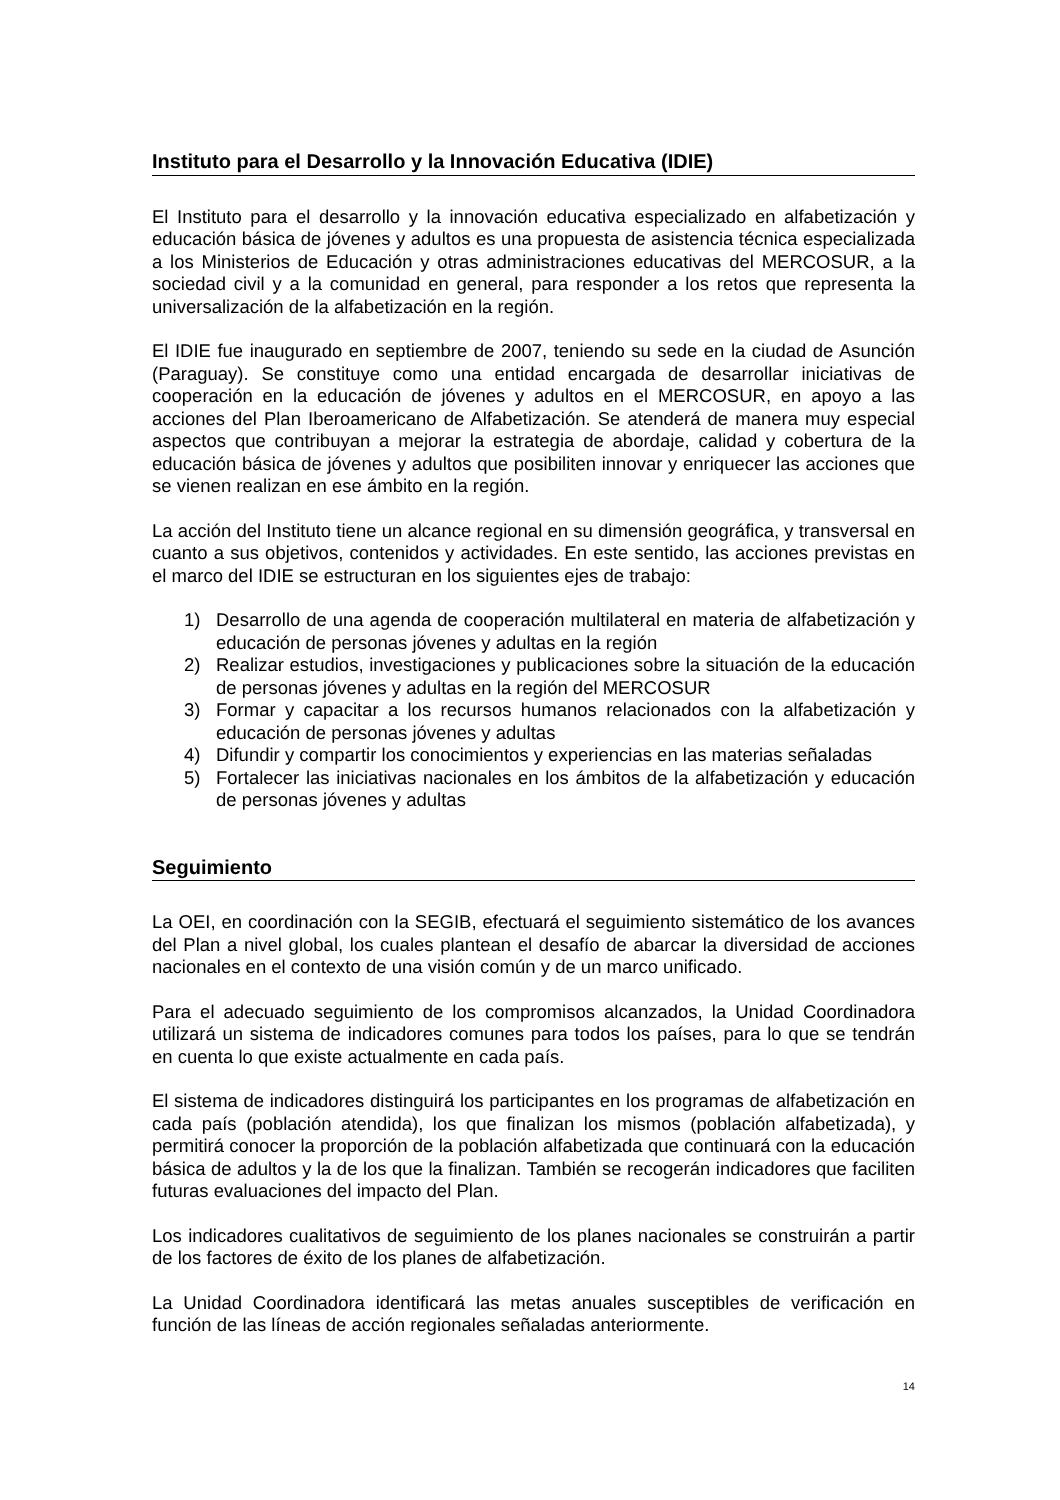Instituto para el Desarrollo y la Innovación Educativa (IDIE)
El Instituto para el desarrollo y la innovación educativa especializado en alfabetización y educación básica de jóvenes y adultos es una propuesta de asistencia técnica especializada a los Ministerios de Educación y otras administraciones educativas del MERCOSUR, a la sociedad civil y a la comunidad en general, para responder a los retos que representa la universalización de la alfabetización en la región.
El IDIE fue inaugurado en septiembre de 2007, teniendo su sede en la ciudad de Asunción (Paraguay). Se constituye como una entidad encargada de desarrollar iniciativas de cooperación en la educación de jóvenes y adultos en el MERCOSUR, en apoyo a las acciones del Plan Iberoamericano de Alfabetización. Se atenderá de manera muy especial aspectos que contribuyan a mejorar la estrategia de abordaje, calidad y cobertura de la educación básica de jóvenes y adultos que posibiliten innovar y enriquecer las acciones que se vienen realizan en ese ámbito en la región.
La acción del Instituto tiene un alcance regional en su dimensión geográfica, y transversal en cuanto a sus objetivos, contenidos y actividades. En este sentido, las acciones previstas en el marco del IDIE se estructuran en los siguientes ejes de trabajo:
1) Desarrollo de una agenda de cooperación multilateral en materia de alfabetización y educación de personas jóvenes y adultas en la región
2) Realizar estudios, investigaciones y publicaciones sobre la situación de la educación de personas jóvenes y adultas en la región del MERCOSUR
3) Formar y capacitar a los recursos humanos relacionados con la alfabetización y educación de personas jóvenes y adultas
4) Difundir y compartir los conocimientos y experiencias en las materias señaladas
5) Fortalecer las iniciativas nacionales en los ámbitos de la alfabetización y educación de personas jóvenes y adultas
Seguimiento
La OEI, en coordinación con la SEGIB, efectuará el seguimiento sistemático de los avances del Plan a nivel global, los cuales plantean el desafío de abarcar la diversidad de acciones nacionales en el contexto de una visión común y de un marco unificado.
Para el adecuado seguimiento de los compromisos alcanzados, la Unidad Coordinadora utilizará un sistema de indicadores comunes para todos los países, para lo que se tendrán en cuenta lo que existe actualmente en cada país.
El sistema de indicadores distinguirá los participantes en los programas de alfabetización en cada país (población atendida), los que finalizan los mismos (población alfabetizada), y permitirá conocer la proporción de la población alfabetizada que continuará con la educación básica de adultos y la de los que la finalizan. También se recogerán indicadores que faciliten futuras evaluaciones del impacto del Plan.
Los indicadores cualitativos de seguimiento de los planes nacionales se construirán a partir de los factores de éxito de los planes de alfabetización.
La Unidad Coordinadora identificará las metas anuales susceptibles de verificación en función de las líneas de acción regionales señaladas anteriormente.
14